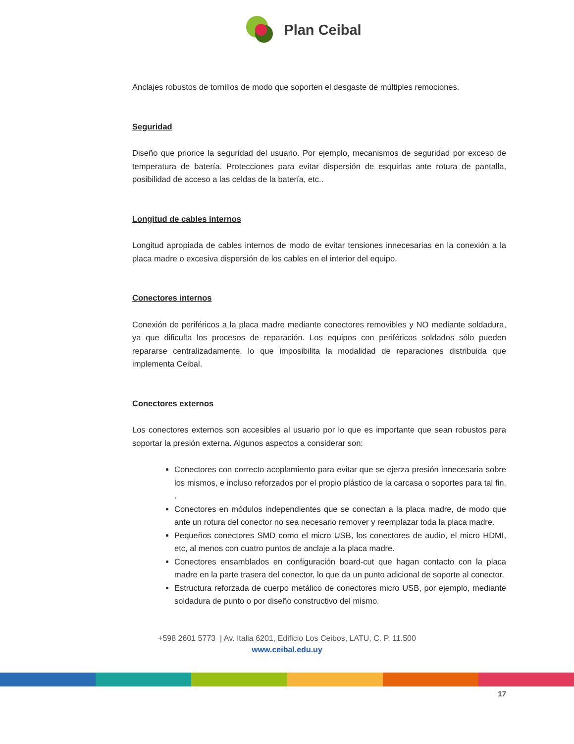Plan Ceibal
Anclajes robustos de tornillos de modo que soporten el desgaste de múltiples remociones.
Seguridad
Diseño que priorice la seguridad del usuario. Por ejemplo, mecanismos de seguridad por exceso de temperatura de batería. Protecciones para evitar dispersión de esquirlas ante rotura de pantalla, posibilidad de acceso a las celdas de la batería, etc..
Longitud de cables internos
Longitud apropiada de cables internos de modo de evitar tensiones innecesarias en la conexión a la placa madre o excesiva dispersión de los cables en el interior del equipo.
Conectores internos
Conexión de periféricos a la placa madre mediante conectores removibles y NO mediante soldadura, ya que dificulta los procesos de reparación. Los equipos con periféricos soldados sólo pueden repararse centralizadamente, lo que imposibilita la modalidad de reparaciones distribuida que implementa Ceibal.
Conectores externos
Los conectores externos son accesibles al usuario por lo que es importante que sean robustos para soportar la presión externa. Algunos aspectos a considerar son:
Conectores con correcto acoplamiento para evitar que se ejerza presión innecesaria sobre los mismos, e incluso reforzados por el propio plástico de la carcasa o soportes para tal fin. .
Conectores en módulos independientes que se conectan a la placa madre, de modo que ante un rotura del conector no sea necesario remover y reemplazar toda la placa madre.
Pequeños conectores SMD como el micro USB, los conectores de audio, el micro HDMI, etc, al menos con cuatro puntos de anclaje a la placa madre.
Conectores ensamblados en configuración board-cut que hagan contacto con la placa madre en la parte trasera del conector, lo que da un punto adicional de soporte al conector.
Estructura reforzada de cuerpo metálico de conectores micro USB, por ejemplo, mediante soldadura de punto o por diseño constructivo del mismo.
+598 2601 5773 | Av. Italia 6201, Edificio Los Ceibos, LATU, C. P. 11.500
www.ceibal.edu.uy
17